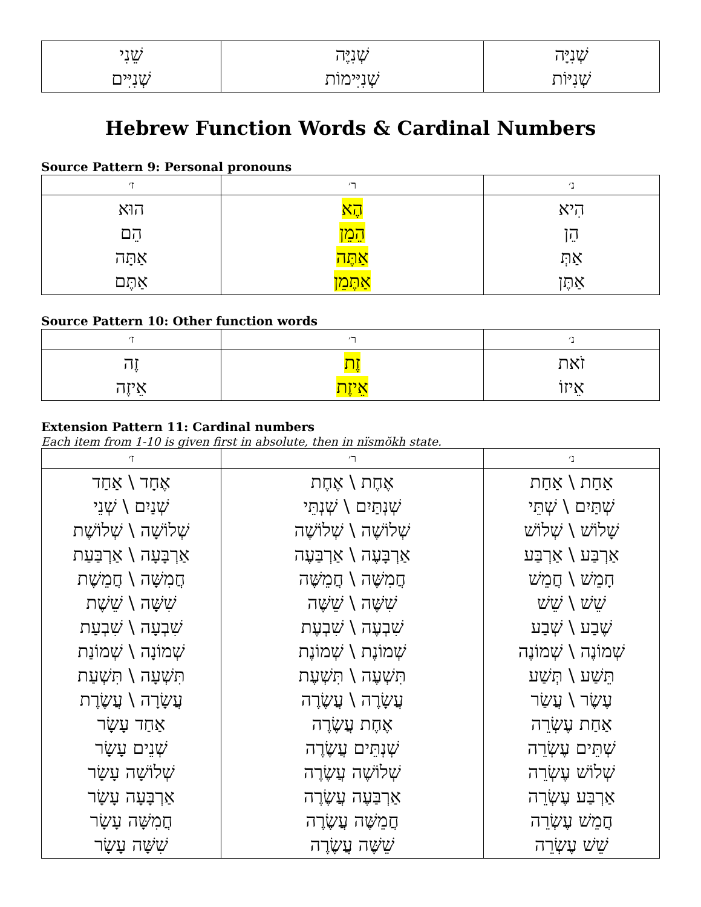| שֵׁנִי שְׁנִיִּים | שְׁנִיֶּה שְׁנִיִּימוֹת | שְׁנִיָּה שְׁנִיּוֹת |
Hebrew Function Words & Cardinal Numbers
Source Pattern 9: Personal pronouns
| ז׳ | ר׳ | נ׳ |
| --- | --- | --- |
| הוּא הֵם אַתָּה אַתֶּם | הֶא הֵמֵן אַתֶּה אַתֶּמֵן | הִיא הֵן אַתְּ אַתֶּן |
Source Pattern 10: Other function words
| ז׳ | ר׳ | נ׳ |
| --- | --- | --- |
| זֶה אֵיזֶה | זֶת אֵיזֶת | זֹאת אֵיזוֹ |
Extension Pattern 11: Cardinal numbers
Each item from 1-10 is given first in absolute, then in nïsmŏkh state.
| ז׳ | ר׳ | נ׳ |
| --- | --- | --- |
| אֶחָד \ אַחַד שְׁנַיִם \ שְׁנֵי שְׁלוֹשָׁה \ שְׁלוֹשֶׁת אַרְבָּעָה \ אַרְבַּעַת חֲמִשָּׁה \ חֲמֵשֶׁת שִׁשָּׁה \ שֵׁשֶׁת שִׁבְעָה \ שִׁבְעַת שְׁמוֹנָה \ שְׁמוֹנַת תִּשְׁעָה \ תִּשְׁעַת עֲשָׂרָה \ עֲשֶׂרֶת אַחַד עָשָׂר שְׁנֵים עָשָׂר שְׁלוֹשָׁה עָשָׂר אַרְבָּעָה עָשָׂר חֲמִשָּׁה עָשָׂר שִׁשָּׁה עָשָׂר | אֶחֶת \ אֶחֶת שְׁנְתַּיִם \ שְׁנְתֵּי שְׁלוֹשֶׁה \ שְׁלוֹשֶׁה אַרְבָּעֶה \ אַרְבַּעֶה חֲמִשֶּׁה \ חֲמֵשֶּׁה שִׁשֶּׁה \ שֵׁשֶּׁה שִׁבְעֶה \ שִׁבְעֶת שְׁמוֹנֶת \ שְׁמוֹנֶת תִּשְׁעֶה \ תִּשְׁעֶת עֲשָׂרֶה \ עֲשֶׂרֶה אֶחֶת עֲשֶׂרֶה שְׁנְתֵּים עֲשֶׂרֶה שְׁלוֹשֶׁה עֲשֶׂרֶה אַרְבַּעֶה עֲשֶׂרֶה חֲמֵשֶּׁה עֲשֶׂרֶה שֵׁשֶּׁה עֲשֶׂרֶה | אַחַת \ אַחַת שְׁתַּיִם \ שְׁתֵּי שָׁלוֹשׁ \ שְׁלוֹשׁ אַרְבַּע \ אַרְבַּע חָמֵשׁ \ חֲמֵשׁ שֵׁשׁ \ שֵׁשׁ שֶׁבַע \ שְׁבַע שְׁמוֹנֶה \ שְׁמוֹנֶה תֵּשַׁע \ תְּשַׁע עֶשֶׂר \ עֲשַׂר אַחַת עֶשְׂרֵה שְׁתֵּים עֶשְׂרֵה שְׁלוֹשׁ עֶשְׂרֵה אַרְבַּע עֶשְׂרֵה חֲמֵשׁ עֶשְׂרֵה שֵׁשׁ עֶשְׂרֵה |